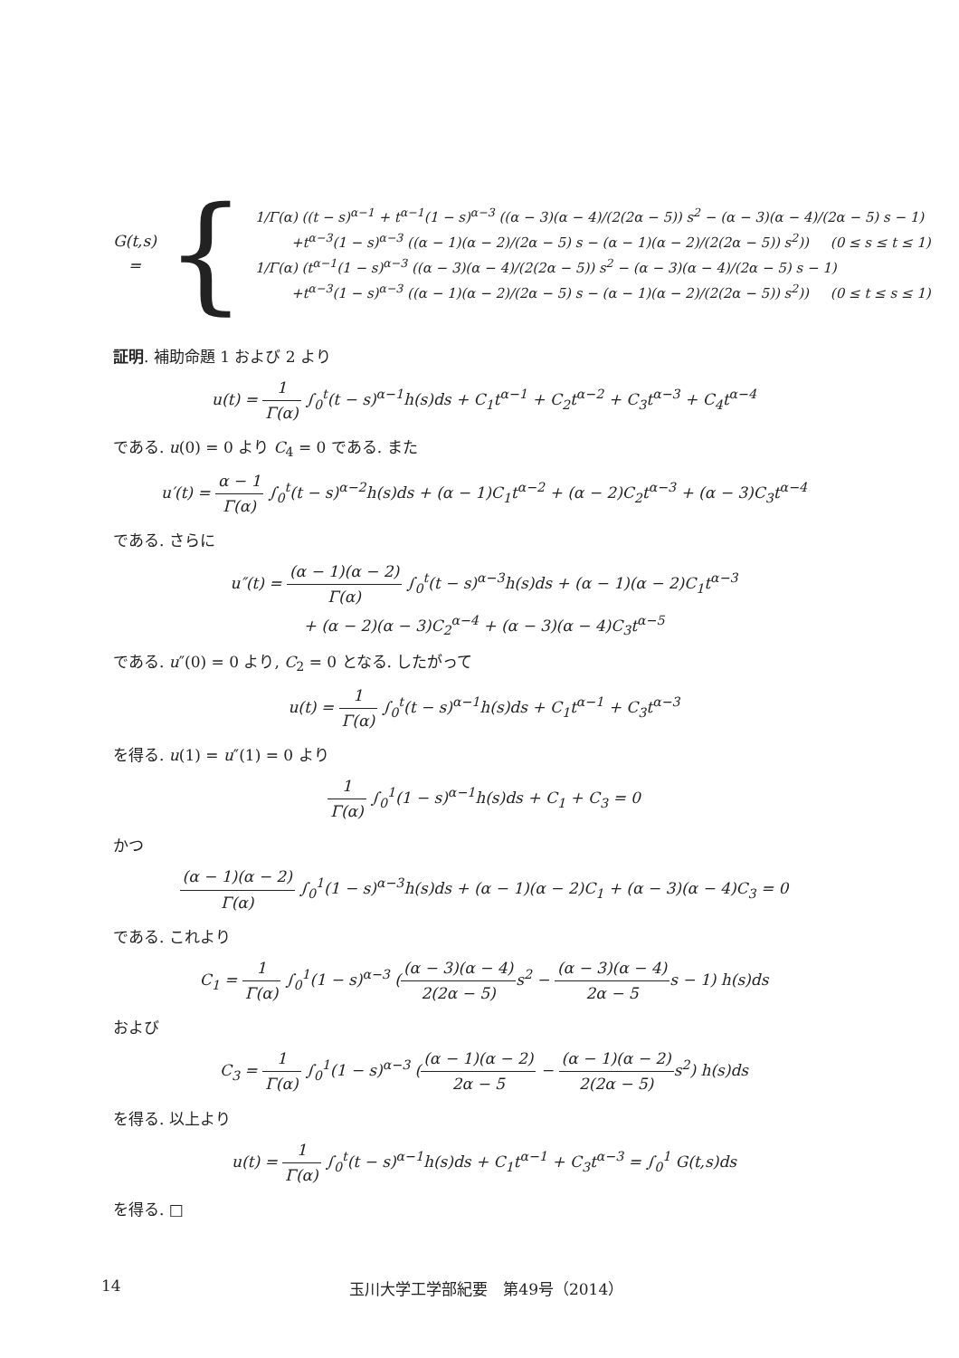G(t,s) =
{
1/Γ(α) ((t − s)<sup>α−1</sup> + t<sup>α−1</sup>(1 − s)<sup>α−3</sup> ((α − 3)(α − 4)/(2(2α − 5)) s<sup>2</sup> − (α − 3)(α − 4)/(2α − 5) s − 1)
+t<sup>α−3</sup>(1 − s)<sup>α−3</sup> ((α − 1)(α − 2)/(2α − 5) s − (α − 1)(α − 2)/(2(2α − 5)) s<sup>2</sup>)) (0 ≤ s ≤ t ≤ 1)
1/Γ(α) (t<sup>α−1</sup>(1 − s)<sup>α−3</sup> ((α − 3)(α − 4)/(2(2α − 5)) s<sup>2</sup> − (α − 3)(α − 4)/(2α − 5) s − 1)
+t<sup>α−3</sup>(1 − s)<sup>α−3</sup> ((α − 1)(α − 2)/(2α − 5) s − (α − 1)(α − 2)/(2(2α − 5)) s<sup>2</sup>)) (0 ≤ t ≤ s ≤ 1)
証明. 補助命題 1 および 2 より
u(t) = 1 Γ(α) ∫<sub>0</sub><sup>t</sup>(t − s)<sup>α−1</sup>h(s)ds + C<sub>1</sub>t<sup>α−1</sup> + C<sub>2</sub>t<sup>α−2</sup> + C<sub>3</sub>t<sup>α−3</sup> + C<sub>4</sub>t<sup>α−4</sup>
である. u(0) = 0 より C<sub>4</sub> = 0 である. また
u′(t) = α − 1 Γ(α) ∫<sub>0</sub><sup>t</sup>(t − s)<sup>α−2</sup>h(s)ds + (α − 1)C<sub>1</sub>t<sup>α−2</sup> + (α − 2)C<sub>2</sub>t<sup>α−3</sup> + (α − 3)C<sub>3</sub>t<sup>α−4</sup>
である. さらに
u″(t) = (α − 1)(α − 2) Γ(α) ∫<sub>0</sub><sup>t</sup>(t − s)<sup>α−3</sup>h(s)ds + (α − 1)(α − 2)C<sub>1</sub>t<sup>α−3</sup>
+ (α − 2)(α − 3)C<sub>2</sub><sup>α−4</sup> + (α − 3)(α − 4)C<sub>3</sub>t<sup>α−5</sup>
である. u″(0) = 0 より, C<sub>2</sub> = 0 となる. したがって
u(t) = 1 Γ(α) ∫<sub>0</sub><sup>t</sup>(t − s)<sup>α−1</sup>h(s)ds + C<sub>1</sub>t<sup>α−1</sup> + C<sub>3</sub>t<sup>α−3</sup>
を得る. u(1) = u″(1) = 0 より
1 Γ(α) ∫<sub>0</sub><sup>1</sup>(1 − s)<sup>α−1</sup>h(s)ds + C<sub>1</sub> + C<sub>3</sub> = 0
かつ
(α − 1)(α − 2) Γ(α) ∫<sub>0</sub><sup>1</sup>(1 − s)<sup>α−3</sup>h(s)ds + (α − 1)(α − 2)C<sub>1</sub> + (α − 3)(α − 4)C<sub>3</sub> = 0
である. これより
C<sub>1</sub> = 1 Γ(α) ∫<sub>0</sub><sup>1</sup>(1 − s)<sup>α−3</sup> ((α − 3)(α − 4) 2(2α − 5) s<sup>2</sup> − (α − 3)(α − 4) 2α − 5s − 1) h(s)ds
および
C<sub>3</sub> = 1 Γ(α) ∫<sub>0</sub><sup>1</sup>(1 − s)<sup>α−3</sup> ((α − 1)(α − 2) 2α − 5 − (α − 1)(α − 2) 2(2α − 5) s<sup>2</sup>) h(s)ds
を得る. 以上より
u(t) = 1 Γ(α) ∫<sub>0</sub><sup>t</sup>(t − s)<sup>α−1</sup>h(s)ds + C<sub>1</sub>t<sup>α−1</sup> + C<sub>3</sub>t<sup>α−3</sup> = ∫<sub>0</sub><sup>1</sup> G(t,s)ds
を得る. □
14 玉川大学工学部紀要　第49号（2014）